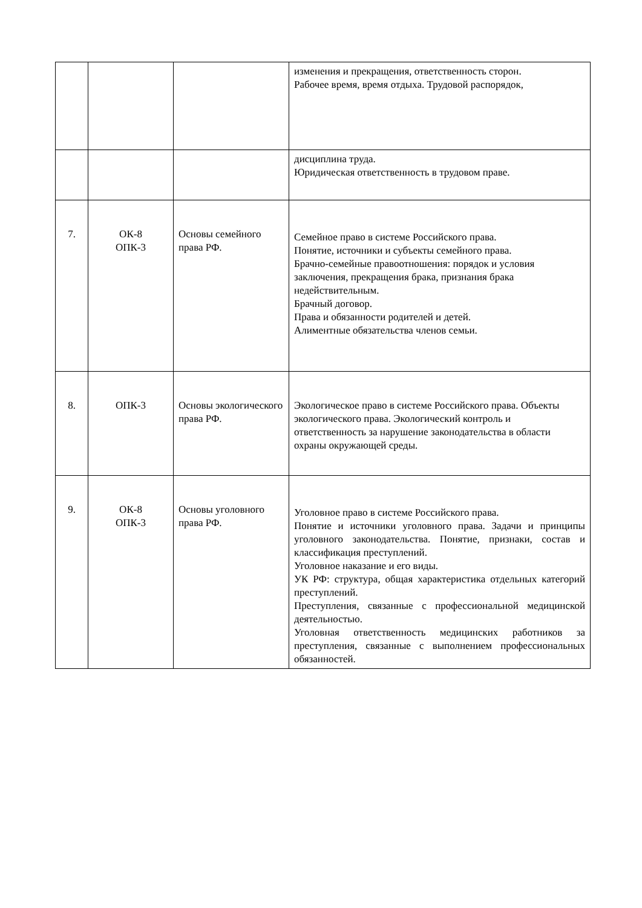| | | | изменения и прекращения, ответственность сторон. Рабочее время, время отдыха. Трудовой распорядок, |
| | | | дисциплина труда. Юридическая ответственность в трудовом праве. |
| 7. | ОК-8 ОПК-3 | Основы семейного права РФ. | Семейное право в системе Российского права. Понятие, источники и субъекты семейного права. Брачно-семейные правоотношения: порядок и условия заключения, прекращения брака, признания брака недействительным. Брачный договор. Права и обязанности родителей и детей. Алиментные обязательства членов семьи. |
| 8. | ОПК-3 | Основы экологического права РФ. | Экологическое право в системе Российского права. Объекты экологического права. Экологический контроль и ответственность за нарушение законодательства в области охраны окружающей среды. |
| 9. | ОК-8 ОПК-3 | Основы уголовного права РФ. | Уголовное право в системе Российского права. Понятие и источники уголовного права. Задачи и принципы уголовного законодательства. Понятие, признаки, состав и классификация преступлений. Уголовное наказание и его виды. УК РФ: структура, общая характеристика отдельных категорий преступлений. Преступления, связанные с профессиональной медицинской деятельностью. Уголовная ответственность медицинских работников за преступления, связанные с выполнением профессиональных обязанностей. |